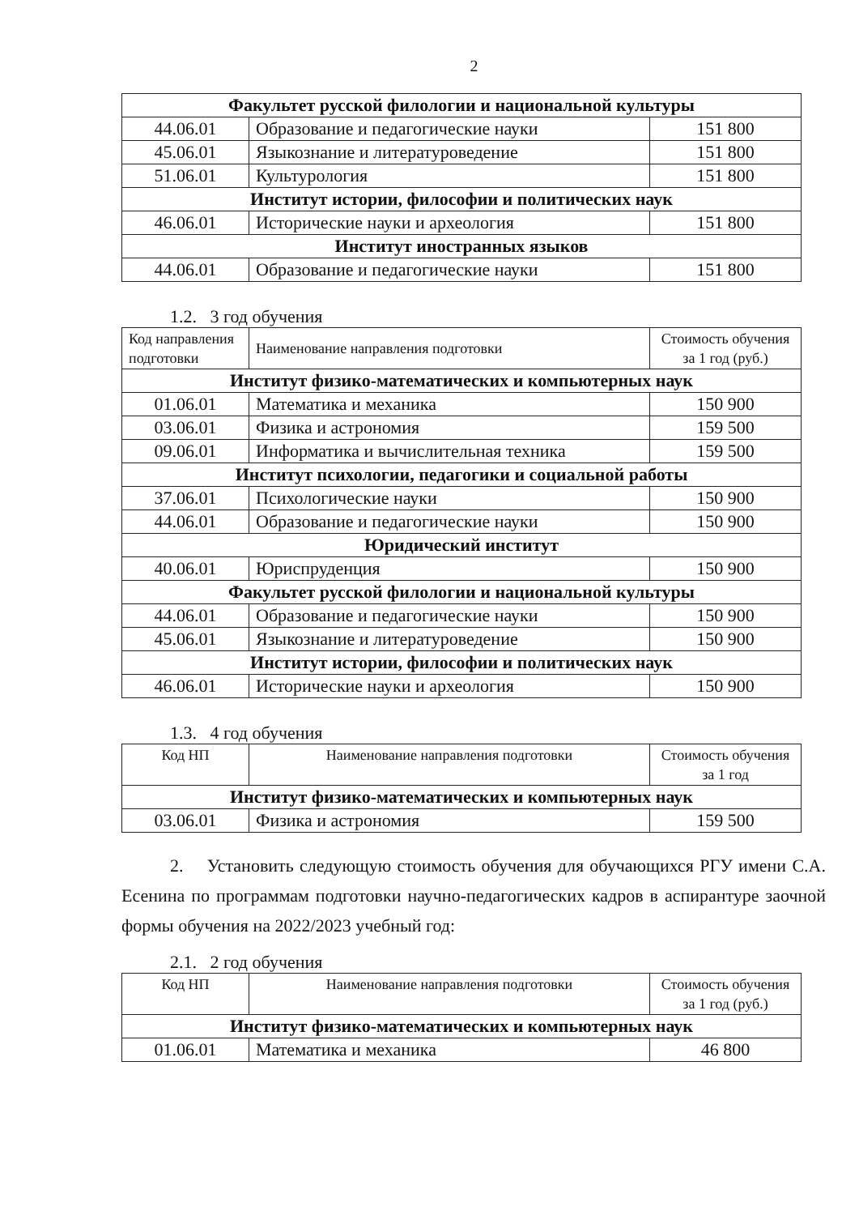2
| Факультет русской филологии и национальной культуры | | |
| 44.06.01 | Образование и педагогические науки | 151 800 |
| 45.06.01 | Языкознание и литературоведение | 151 800 |
| 51.06.01 | Культурология | 151 800 |
| Институт истории, философии и политических наук | | |
| 46.06.01 | Исторические науки и археология | 151 800 |
| Институт иностранных языков | | |
| 44.06.01 | Образование и педагогические науки | 151 800 |
1.2. 3 год обучения
| Код направления подготовки | Наименование направления подготовки | Стоимость обучения за 1 год (руб.) |
| --- | --- | --- |
| Институт физико-математических и компьютерных наук | | |
| 01.06.01 | Математика и механика | 150 900 |
| 03.06.01 | Физика и астрономия | 159 500 |
| 09.06.01 | Информатика и вычислительная техника | 159 500 |
| Институт психологии, педагогики и социальной работы | | |
| 37.06.01 | Психологические науки | 150 900 |
| 44.06.01 | Образование и педагогические науки | 150 900 |
| Юридический институт | | |
| 40.06.01 | Юриспруденция | 150 900 |
| Факультет русской филологии и национальной культуры | | |
| 44.06.01 | Образование и педагогические науки | 150 900 |
| 45.06.01 | Языкознание и литературоведение | 150 900 |
| Институт истории, философии и политических наук | | |
| 46.06.01 | Исторические науки и археология | 150 900 |
1.3. 4 год обучения
| Код НП | Наименование направления подготовки | Стоимость обучения за 1 год |
| --- | --- | --- |
| Институт физико-математических и компьютерных наук | | |
| 03.06.01 | Физика и астрономия | 159 500 |
2. Установить следующую стоимость обучения для обучающихся РГУ имени С.А. Есенина по программам подготовки научно-педагогических кадров в аспирантуре заочной формы обучения на 2022/2023 учебный год:
2.1. 2 год обучения
| Код НП | Наименование направления подготовки | Стоимость обучения за 1 год (руб.) |
| --- | --- | --- |
| Институт физико-математических и компьютерных наук | | |
| 01.06.01 | Математика и механика | 46 800 |